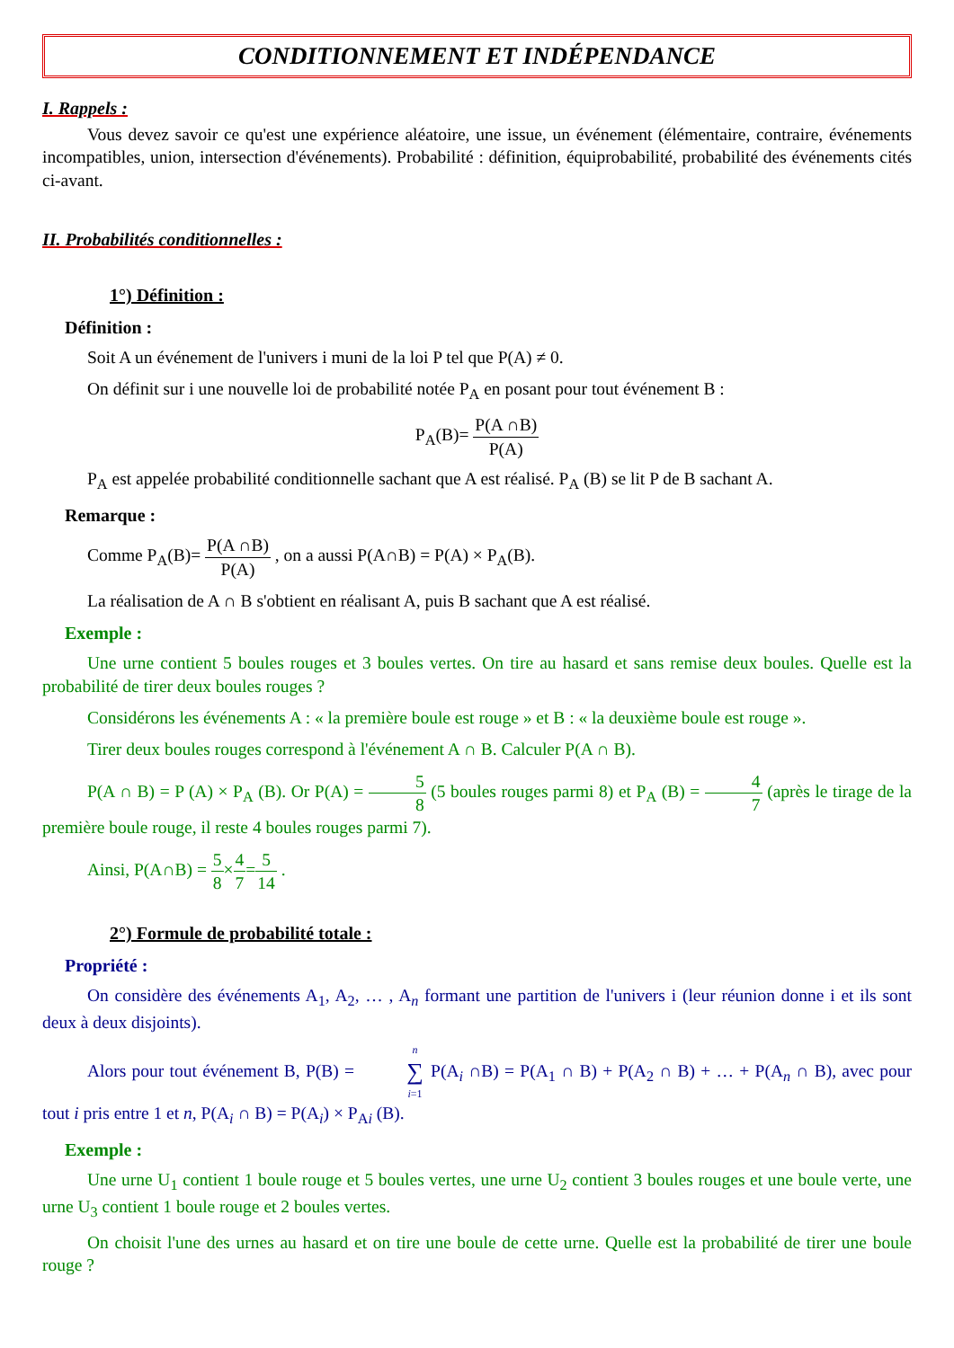CONDITIONNEMENT ET INDÉPENDANCE
I. Rappels :
Vous devez savoir ce qu'est une expérience aléatoire, une issue, un événement (élémentaire, contraire, événements incompatibles, union, intersection d'événements). Probabilité : définition, équiprobabilité, probabilité des événements cités ci-avant.
II. Probabilités conditionnelles :
1°) Définition :
Définition :
Soit A un événement de l'univers i muni de la loi P tel que P(A) ≠ 0.
On définit sur i une nouvelle loi de probabilité notée P<sub>A</sub> en posant pour tout événement B :
P<sub>A</sub>(B)= P(A ∩B) P(A)
P<sub>A</sub> est appelée probabilité conditionnelle sachant que A est réalisé. P<sub>A</sub> (B) se lit P de B sachant A.
Remarque :
Comme P<sub>A</sub>(B)= P(A ∩B) P(A) , on a aussi P(A∩B) = P(A) × P<sub>A</sub>(B).
La réalisation de A ∩ B s'obtient en réalisant A, puis B sachant que A est réalisé.
Exemple :
Une urne contient 5 boules rouges et 3 boules vertes. On tire au hasard et sans remise deux boules. Quelle est la probabilité de tirer deux boules rouges ?
Considérons les événements A : « la première boule est rouge » et B : « la deuxième boule est rouge ».
Tirer deux boules rouges correspond à l'événement A ∩ B. Calculer P(A ∩ B).
P(A ∩ B) = P (A) × P<sub>A</sub> (B). Or P(A) = 5 8 (5 boules rouges parmi 8) et P<sub>A</sub> (B) = 4 7 (après le tirage de la première boule rouge, il reste 4 boules rouges parmi 7).
Ainsi, P(A∩B) = 5 8×4 7=5 14 .
2°) Formule de probabilité totale :
Propriété :
On considère des événements A<sub>1</sub>, A<sub>2</sub>, … , A<sub>n</sub> formant une partition de l'univers i (leur réunion donne i et ils sont deux à deux disjoints).
Alors pour tout événement B, P(B) = n ∑ i=1 P(A<sub>i</sub> ∩B) = P(A<sub>1</sub> ∩ B) + P(A<sub>2</sub> ∩ B) + … + P(A<sub>n</sub> ∩ B), avec pour tout i pris entre 1 et n, P(A<sub>i</sub> ∩ B) = P(A<sub>i</sub>) × P<sub>Ai</sub> (B).
Exemple :
Une urne U<sub>1</sub> contient 1 boule rouge et 5 boules vertes, une urne U<sub>2</sub> contient 3 boules rouges et une boule verte, une urne U<sub>3</sub> contient 1 boule rouge et 2 boules vertes.
On choisit l'une des urnes au hasard et on tire une boule de cette urne. Quelle est la probabilité de tirer une boule rouge ?